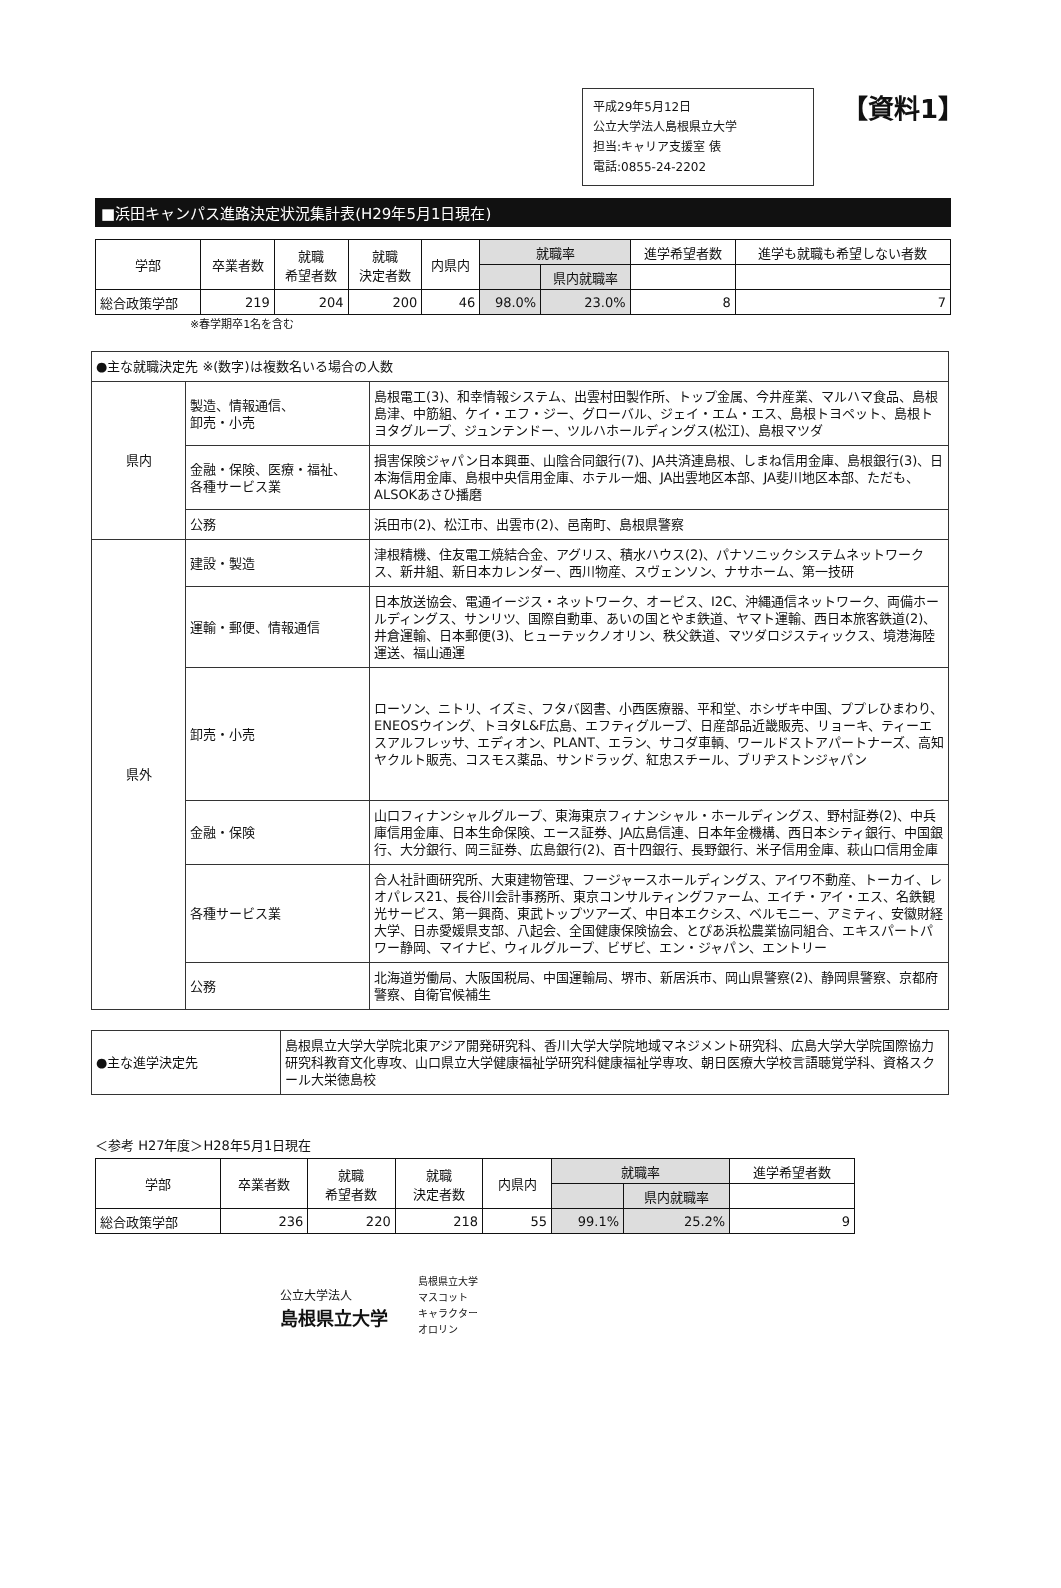平成29年5月12日
公立大学法人島根県立大学
担当:キャリア支援室 俵
電話:0855-24-2202
【資料1】
■浜田キャンパス進路決定状況集計表(H29年5月1日現在)
| 学部 | 卒業者数 | 就職 希望者数 | 就職 決定者数 | 内県内 | 就職率 | | 進学希望者数 | 進学も就職も希望しない者数 |
| --- | --- | --- | --- | --- | --- | --- | --- | --- |
| | | | | | | 県内就職率 | | |
| 総合政策学部 | 219 | 204 | 200 | 46 | 98.0% | 23.0% | 8 | 7 |
※春学期卒1名を含む
| ●主な就職決定先 ※(数字)は複数名いる場合の人数 | | |
| 県内 | 製造、情報通信、 卸売・小売 | 島根電工(3)、和幸情報システム、出雲村田製作所、トップ金属、今井産業、マルハマ食品、島根島津、中筋組、ケイ・エフ・ジー、グローバル、ジェイ・エム・エス、島根トヨペット、島根トヨタグループ、ジュンテンドー、ツルハホールディングス(松江)、島根マツダ |
| | 金融・保険、医療・福祉、 各種サービス業 | 損害保険ジャパン日本興亜、山陰合同銀行(7)、JA共済連島根、しまね信用金庫、島根銀行(3)、日本海信用金庫、島根中央信用金庫、ホテル一畑、JA出雲地区本部、JA斐川地区本部、ただも、ALSOKあさひ播磨 |
| | 公務 | 浜田市(2)、松江市、出雲市(2)、邑南町、島根県警察 |
| 県外 | 建設・製造 | 津根精機、住友電工焼結合金、アグリス、積水ハウス(2)、パナソニックシステムネットワークス、新井組、新日本カレンダー、西川物産、スヴェンソン、ナサホーム、第一技研 |
| | 運輸・郵便、情報通信 | 日本放送協会、電通イージス・ネットワーク、オービス、I2C、沖縄通信ネットワーク、両備ホールディングス、サンリツ、国際自動車、あいの国とやま鉄道、ヤマト運輸、西日本旅客鉄道(2)、井倉運輸、日本郵便(3)、ヒューテックノオリン、秩父鉄道、マツダロジスティックス、境港海陸運送、福山通運 |
| | 卸売・小売 | ローソン、ニトリ、イズミ、フタバ図書、小西医療器、平和堂、ホシザキ中国、ププレひまわり、ENEOSウイング、トヨタL&F広島、エフティグループ、日産部品近畿販売、リョーキ、ティーエスアルフレッサ、エディオン、PLANT、エラン、サコダ車輌、ワールドストアパートナーズ、高知ヤクルト販売、コスモス薬品、サンドラッグ、紅忠スチール、ブリヂストンジャパン |
| | 金融・保険 | 山口フィナンシャルグループ、東海東京フィナンシャル・ホールディングス、野村証券(2)、中兵庫信用金庫、日本生命保険、エース証券、JA広島信連、日本年金機構、西日本シティ銀行、中国銀行、大分銀行、岡三証券、広島銀行(2)、百十四銀行、長野銀行、米子信用金庫、萩山口信用金庫 |
| | 各種サービス業 | 合人社計画研究所、大東建物管理、フージャースホールディングス、アイワ不動産、トーカイ、レオパレス21、長谷川会計事務所、東京コンサルティングファーム、エイチ・アイ・エス、名鉄観光サービス、第一興商、東武トップツアーズ、中日本エクシス、ベルモニー、アミティ、安徽財経大学、日赤愛媛県支部、八起会、全国健康保険協会、とぴあ浜松農業協同組合、エキスパートパワー静岡、マイナビ、ウィルグループ、ビザビ、エン・ジャパン、エントリー |
| | 公務 | 北海道労働局、大阪国税局、中国運輸局、堺市、新居浜市、岡山県警察(2)、静岡県警察、京都府警察、自衛官候補生 |
| ●主な進学決定先 | 島根県立大学大学院北東アジア開発研究科、香川大学大学院地域マネジメント研究科、広島大学大学院国際協力研究科教育文化専攻、山口県立大学健康福祉学研究科健康福祉学専攻、朝日医療大学校言語聴覚学科、資格スクール大栄徳島校 |
＜参考 H27年度＞H28年5月1日現在
| 学部 | 卒業者数 | 就職 希望者数 | 就職 決定者数 | 内県内 | 就職率 | | 進学希望者数 |
| --- | --- | --- | --- | --- | --- | --- | --- |
| | | | | | | 県内就職率 | |
| 総合政策学部 | 236 | 220 | 218 | 55 | 99.1% | 25.2% | 9 |
公立大学法人
島根県立大学
島根県立大学
マスコット
キャラクター
オロリン